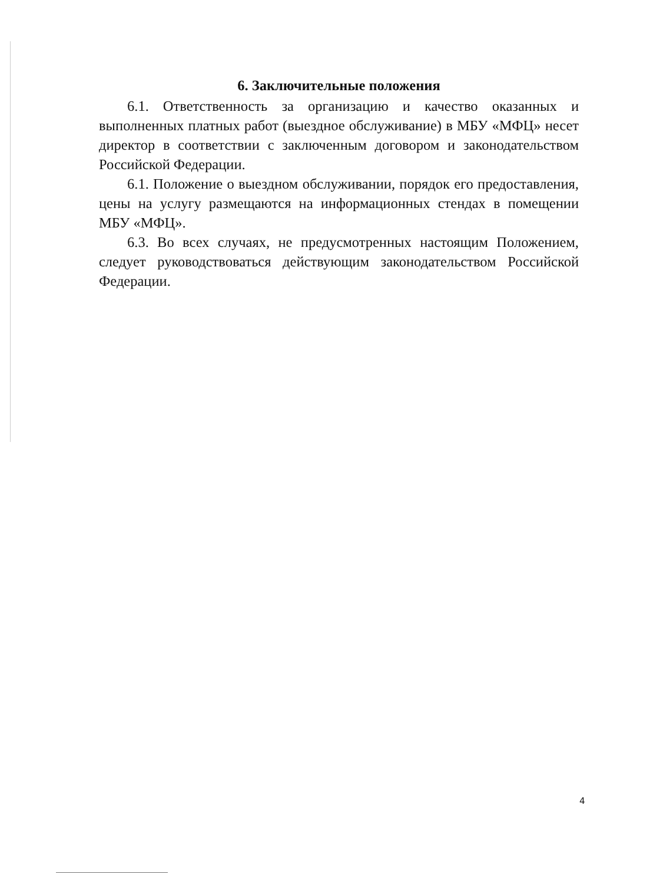6. Заключительные положения
6.1. Ответственность за организацию и качество оказанных и выполненных платных работ (выездное обслуживание) в МБУ «МФЦ» несет директор в соответствии с заключенным договором и законодательством Российской Федерации.
6.1. Положение о выездном обслуживании, порядок его предоставления, цены на услугу размещаются на информационных стендах в помещении МБУ «МФЦ».
6.3. Во всех случаях, не предусмотренных настоящим Положением, следует руководствоваться действующим законодательством Российской Федерации.
4